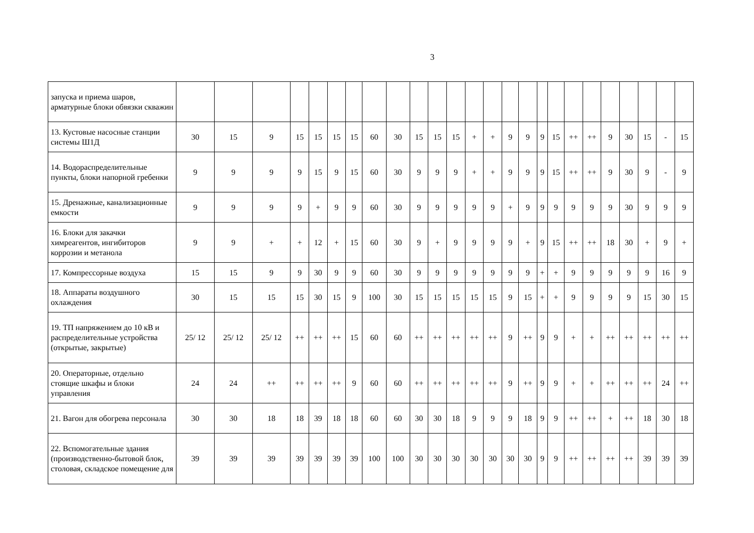3
| запуска и приема шаров, арматурные блоки обвязки скважин | | | | | | | | | | | | | | | | | | | | | | | | | |
| 13. Кустовые насосные станции системы Ш1Д | 30 | 15 | 9 | 15 | 15 | 15 | 15 | 60 | 30 | 15 | 15 | 15 | + | + | 9 | 9 | 9 | 15 | ++ | ++ | 9 | 30 | 15 | - | 15 |
| 14. Водораспределительные пункты, блоки напорной гребенки | 9 | 9 | 9 | 9 | 15 | 9 | 15 | 60 | 30 | 9 | 9 | 9 | + | + | 9 | 9 | 9 | 15 | ++ | ++ | 9 | 30 | 9 | - | 9 |
| 15. Дренажные, канализационные емкости | 9 | 9 | 9 | 9 | + | 9 | 9 | 60 | 30 | 9 | 9 | 9 | 9 | 9 | + | 9 | 9 | 9 | 9 | 9 | 9 | 30 | 9 | 9 | 9 |
| 16. Блоки для закачки химреагентов, ингибиторов коррозии и метанола | 9 | 9 | + | + | 12 | + | 15 | 60 | 30 | 9 | + | 9 | 9 | 9 | 9 | + | 9 | 15 | ++ | ++ | 18 | 30 | + | 9 | + |
| 17. Компрессорные воздуха | 15 | 15 | 9 | 9 | 30 | 9 | 9 | 60 | 30 | 9 | 9 | 9 | 9 | 9 | 9 | 9 | + | + | 9 | 9 | 9 | 9 | 9 | 16 | 9 |
| 18. Аппараты воздушного охлаждения | 30 | 15 | 15 | 15 | 30 | 15 | 9 | 100 | 30 | 15 | 15 | 15 | 15 | 15 | 9 | 15 | + | + | 9 | 9 | 9 | 9 | 15 | 30 | 15 |
| 19. ТП напряжением до 10 кВ и распределительные устройства (открытые, закрытые) | 25/ 12 | 25/ 12 | 25/ 12 | ++ | ++ | ++ | 15 | 60 | 60 | ++ | ++ | ++ | ++ | ++ | 9 | ++ | 9 | 9 | + | + | ++ | ++ | ++ | ++ | ++ |
| 20. Операторные, отдельно стоящие шкафы и блоки управления | 24 | 24 | ++ | ++ | ++ | ++ | 9 | 60 | 60 | ++ | ++ | ++ | ++ | ++ | 9 | ++ | 9 | 9 | + | + | ++ | ++ | ++ | 24 | ++ |
| 21. Вагон для обогрева персонала | 30 | 30 | 18 | 18 | 39 | 18 | 18 | 60 | 60 | 30 | 30 | 18 | 9 | 9 | 9 | 18 | 9 | 9 | ++ | ++ | + | ++ | 18 | 30 | 18 |
| 22. Вспомогательные здания (производственно-бытовой блок, столовая, складское помещение для | 39 | 39 | 39 | 39 | 39 | 39 | 39 | 100 | 100 | 30 | 30 | 30 | 30 | 30 | 30 | 30 | 9 | 9 | ++ | ++ | ++ | ++ | 39 | 39 | 39 |